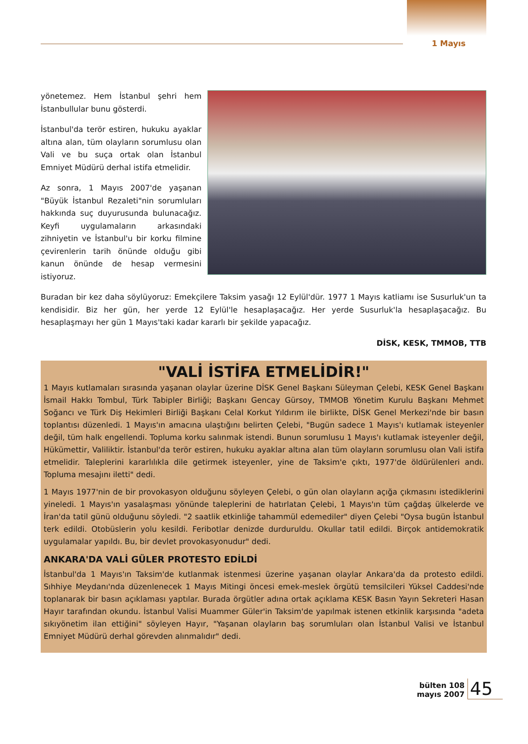1 Mayıs
yönetemez. Hem İstanbul şehri hem İstanbullular bunu gösterdi.
İstanbul'da terör estiren, hukuku ayaklar altına alan, tüm olayların sorumlusu olan Vali ve bu suça ortak olan İstanbul Emniyet Müdürü derhal istifa etmelidir.
Az sonra, 1 Mayıs 2007'de yaşanan "Büyük İstanbul Rezaleti"nin sorumluları hakkında suç duyurusunda bulunacağız. Keyfi uygulamaların arkasındaki zihniyetin ve İstanbul'u bir korku filmine çevirenlerin tarih önünde olduğu gibi kanun önünde de hesap vermesini istiyoruz.
Buradan bir kez daha söylüyoruz: Emekçilere Taksim yasağı 12 Eylül'dür. 1977 1 Mayıs katliamı ise Susurluk'un ta kendisidir. Biz her gün, her yerde 12 Eylül'le hesaplaşacağız. Her yerde Susurluk'la hesaplaşacağız. Bu hesaplaşmayı her gün 1 Mayıs'taki kadar kararlı bir şekilde yapacağız.
DİSK, KESK, TMMOB, TTB
"VALİ İSTİFA ETMELİDİR!"
1 Mayıs kutlamaları sırasında yaşanan olaylar üzerine DİSK Genel Başkanı Süleyman Çelebi, KESK Genel Başkanı İsmail Hakkı Tombul, Türk Tabipler Birliği; Başkanı Gencay Gürsoy, TMMOB Yönetim Kurulu Başkanı Mehmet Soğancı ve Türk Diş Hekimleri Birliği Başkanı Celal Korkut Yıldırım ile birlikte, DİSK Genel Merkezi'nde bir basın toplantısı düzenledi. 1 Mayıs'ın amacına ulaştığını belirten Çelebi, "Bugün sadece 1 Mayıs'ı kutlamak isteyenler değil, tüm halk engellendi. Topluma korku salınmak istendi. Bunun sorumlusu 1 Mayıs'ı kutlamak isteyenler değil, Hükümettir, Valiliktir. İstanbul'da terör estiren, hukuku ayaklar altına alan tüm olayların sorumlusu olan Vali istifa etmelidir. Taleplerini kararlılıkla dile getirmek isteyenler, yine de Taksim'e çıktı, 1977'de öldürülenleri andı. Topluma mesajını iletti" dedi.
1 Mayıs 1977'nin de bir provokasyon olduğunu söyleyen Çelebi, o gün olan olayların açığa çıkmasını istediklerini yineledi. 1 Mayıs'ın yasalaşması yönünde taleplerini de hatırlatan Çelebi, 1 Mayıs'ın tüm çağdaş ülkelerde ve İran'da tatil günü olduğunu söyledi. "2 saatlik etkinliğe tahammül edemediler" diyen Çelebi "Oysa bugün İstanbul terk edildi. Otobüslerin yolu kesildi. Feribotlar denizde durduruldu. Okullar tatil edildi. Birçok antidemokratik uygulamalar yapıldı. Bu, bir devlet provokasyonudur" dedi.
ANKARA'DA VALİ GÜLER PROTESTO EDİLDİ
İstanbul'da 1 Mayıs'ın Taksim'de kutlanmak istenmesi üzerine yaşanan olaylar Ankara'da da protesto edildi. Sıhhiye Meydanı'nda düzenlenecek 1 Mayıs Mitingi öncesi emek-meslek örgütü temsilcileri Yüksel Caddesi'nde toplanarak bir basın açıklaması yaptılar. Burada örgütler adına ortak açıklama KESK Basın Yayın Sekreteri Hasan Hayır tarafından okundu. İstanbul Valisi Muammer Güler'in Taksim'de yapılmak istenen etkinlik karşısında "adeta sıkıyönetim ilan ettiğini" söyleyen Hayır, "Yaşanan olayların baş sorumluları olan İstanbul Valisi ve İstanbul Emniyet Müdürü derhal görevden alınmalıdır" dedi.
bülten 108
mayıs 2007
45